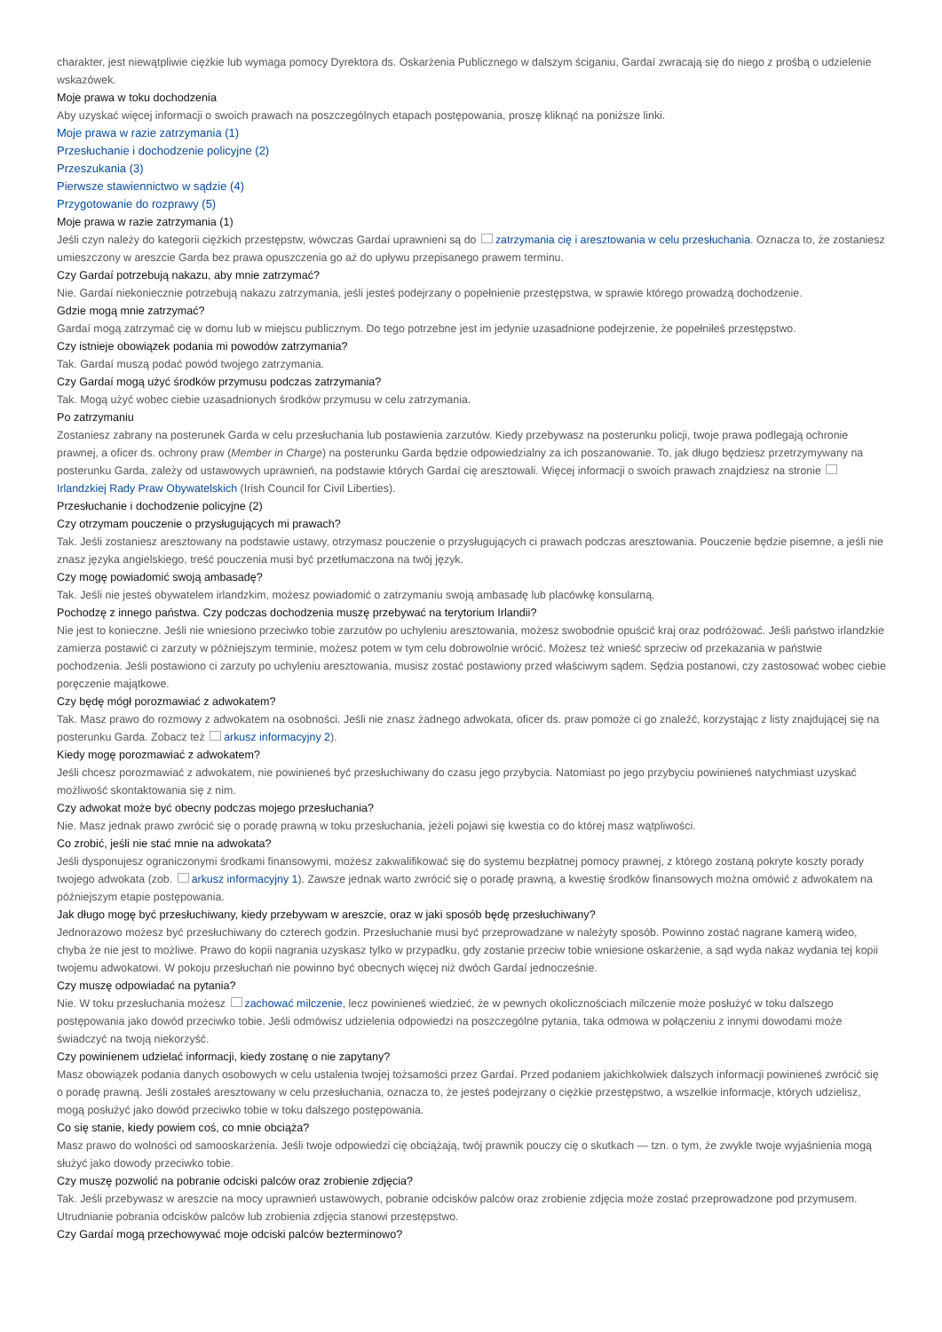charakter, jest niewątpliwie ciężkie lub wymaga pomocy Dyrektora ds. Oskarżenia Publicznego w dalszym ściganiu, Gardaí zwracają się do niego z prośbą o udzielenie wskazówek.
Moje prawa w toku dochodzenia
Aby uzyskać więcej informacji o swoich prawach na poszczególnych etapach postępowania, proszę kliknąć na poniższe linki.
Moje prawa w razie zatrzymania (1)
Przesłuchanie i dochodzenie policyjne (2)
Przeszukania (3)
Pierwsze stawiennictwo w sądzie (4)
Przygotowanie do rozprawy (5)
Moje prawa w razie zatrzymania (1)
Jeśli czyn należy do kategorii ciężkich przestępstw, wówczas Gardaí uprawnieni są do zatrzymania cię i aresztowania w celu przesłuchania. Oznacza to, że zostaniesz umieszczony w areszcie Garda bez prawa opuszczenia go aż do upływu przepisanego prawem terminu.
Czy Gardaí potrzebują nakazu, aby mnie zatrzymać?
Nie. Gardaí niekoniecznie potrzebują nakazu zatrzymania, jeśli jesteś podejrzany o popełnienie przestępstwa, w sprawie którego prowadzą dochodzenie.
Gdzie mogą mnie zatrzymać?
Gardaí mogą zatrzymać cię w domu lub w miejscu publicznym. Do tego potrzebne jest im jedynie uzasadnione podejrzenie, że popełniłeś przestępstwo.
Czy istnieje obowiązek podania mi powodów zatrzymania?
Tak. Gardaí muszą podać powód twojego zatrzymania.
Czy Gardaí mogą użyć środków przymusu podczas zatrzymania?
Tak. Mogą użyć wobec ciebie uzasadnionych środków przymusu w celu zatrzymania.
Po zatrzymaniu
Zostaniesz zabrany na posterunek Garda w celu przesłuchania lub postawienia zarzutów. Kiedy przebywasz na posterunku policji, twoje prawa podlegają ochronie prawnej, a oficer ds. ochrony praw (Member in Charge) na posterunku Garda będzie odpowiedzialny za ich poszanowanie. To, jak długo będziesz przetrzymywany na posterunku Garda, zależy od ustawowych uprawnień, na podstawie których Gardaí cię aresztowali. Więcej informacji o swoich prawach znajdziesz na stronie Irlandzkiej Rady Praw Obywatelskich (Irish Council for Civil Liberties).
Przesłuchanie i dochodzenie policyjne (2)
Czy otrzymam pouczenie o przysługujących mi prawach?
Tak. Jeśli zostaniesz aresztowany na podstawie ustawy, otrzymasz pouczenie o przysługujących ci prawach podczas aresztowania. Pouczenie będzie pisemne, a jeśli nie znasz języka angielskiego, treść pouczenia musi być przetłumaczona na twój język.
Czy mogę powiadomić swoją ambasadę?
Tak. Jeśli nie jesteś obywatelem irlandzkim, możesz powiadomić o zatrzymaniu swoją ambasadę lub placówkę konsularną.
Pochodzę z innego państwa. Czy podczas dochodzenia muszę przebywać na terytorium Irlandii?
Nie jest to konieczne. Jeśli nie wniesiono przeciwko tobie zarzutów po uchyleniu aresztowania, możesz swobodnie opuścić kraj oraz podróżować. Jeśli państwo irlandzkie zamierza postawić ci zarzuty w późniejszym terminie, możesz potem w tym celu dobrowolnie wrócić. Możesz też wnieść sprzeciw od przekazania w państwie pochodzenia. Jeśli postawiono ci zarzuty po uchyleniu aresztowania, musisz zostać postawiony przed właściwym sądem. Sędzia postanowi, czy zastosować wobec ciebie poręczenie majątkowe.
Czy będę mógł porozmawiać z adwokatem?
Tak. Masz prawo do rozmowy z adwokatem na osobności. Jeśli nie znasz żadnego adwokata, oficer ds. praw pomoże ci go znaleźć, korzystając z listy znajdującej się na posterunku Garda. Zobacz też arkusz informacyjny 2).
Kiedy mogę porozmawiać z adwokatem?
Jeśli chcesz porozmawiać z adwokatem, nie powinieneś być przesłuchiwany do czasu jego przybycia. Natomiast po jego przybyciu powinieneś natychmiast uzyskać możliwość skontaktowania się z nim.
Czy adwokat może być obecny podczas mojego przesłuchania?
Nie. Masz jednak prawo zwrócić się o poradę prawną w toku przesłuchania, jeżeli pojawi się kwestia co do której masz wątpliwości.
Co zrobić, jeśli nie stać mnie na adwokata?
Jeśli dysponujesz ograniczonymi środkami finansowymi, możesz zakwalifikować się do systemu bezpłatnej pomocy prawnej, z którego zostaną pokryte koszty porady twojego adwokata (zob. arkusz informacyjny 1). Zawsze jednak warto zwrócić się o poradę prawną, a kwestię środków finansowych można omówić z adwokatem na późniejszym etapie postępowania.
Jak długo mogę być przesłuchiwany, kiedy przebywam w areszcie, oraz w jaki sposób będę przesłuchiwany?
Jednorazowo możesz być przesłuchiwany do czterech godzin. Przesłuchanie musi być przeprowadzane w należyty sposób. Powinno zostać nagrane kamerą wideo, chyba że nie jest to możliwe. Prawo do kopii nagrania uzyskasz tylko w przypadku, gdy zostanie przeciw tobie wniesione oskarżenie, a sąd wyda nakaz wydania tej kopii twojemu adwokatowi. W pokoju przesłuchań nie powinno być obecnych więcej niż dwóch Gardaí jednocześnie.
Czy muszę odpowiadać na pytania?
Nie. W toku przesłuchania możesz zachować milczenie, lecz powinieneś wiedzieć, że w pewnych okolicznościach milczenie może posłużyć w toku dalszego postępowania jako dowód przeciwko tobie. Jeśli odmówisz udzielenia odpowiedzi na poszczególne pytania, taka odmowa w połączeniu z innymi dowodami może świadczyć na twoją niekorzyść.
Czy powinienem udzielać informacji, kiedy zostanę o nie zapytany?
Masz obowiązek podania danych osobowych w celu ustalenia twojej tożsamości przez Gardaí. Przed podaniem jakichkolwiek dalszych informacji powinieneś zwrócić się o poradę prawną. Jeśli zostałeś aresztowany w celu przesłuchania, oznacza to, że jesteś podejrzany o ciężkie przestępstwo, a wszelkie informacje, których udzielisz, mogą posłużyć jako dowód przeciwko tobie w toku dalszego postępowania.
Co się stanie, kiedy powiem coś, co mnie obciąża?
Masz prawo do wolności od samooskarżenia. Jeśli twoje odpowiedzi cię obciążają, twój prawnik pouczy cię o skutkach — tzn. o tym, że zwykle twoje wyjaśnienia mogą służyć jako dowody przeciwko tobie.
Czy muszę pozwolić na pobranie odciski palców oraz zrobienie zdjęcia?
Tak. Jeśli przebywasz w areszcie na mocy uprawnień ustawowych, pobranie odcisków palców oraz zrobienie zdjęcia może zostać przeprowadzone pod przymusem. Utrudnianie pobrania odcisków palców lub zrobienia zdjęcia stanowi przestępstwo.
Czy Gardaí mogą przechowywać moje odciski palców bezterminowo?